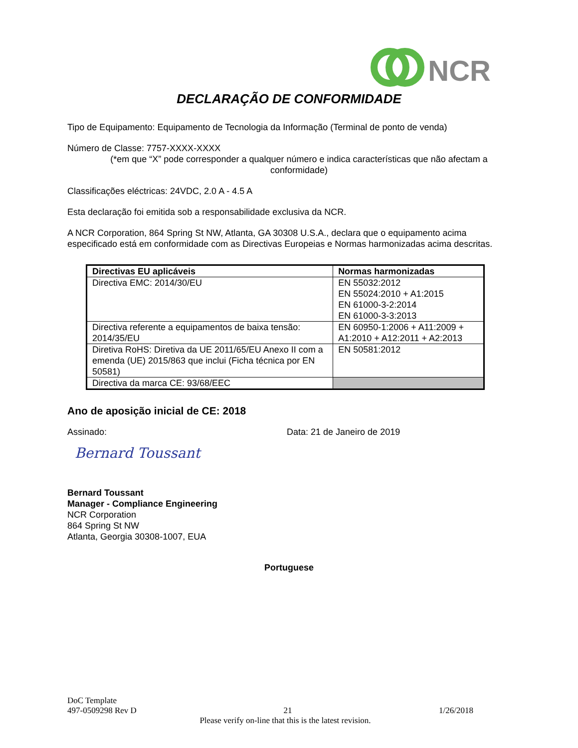NCR
DECLARAÇÃO DE CONFORMIDADE
Tipo de Equipamento: Equipamento de Tecnologia da Informação (Terminal de ponto de venda)
Número de Classe: 7757-XXXX-XXXX
(*em que “X” pode corresponder a qualquer número e indica características que não afectam a conformidade)
Classificações eléctricas: 24VDC, 2.0 A - 4.5 A
Esta declaração foi emitida sob a responsabilidade exclusiva da NCR.
A NCR Corporation, 864 Spring St NW, Atlanta, GA 30308 U.S.A., declara que o equipamento acima especificado está em conformidade com as Directivas Europeias e Normas harmonizadas acima descritas.
| Directivas EU aplicáveis | Normas harmonizadas |
| --- | --- |
| Directiva EMC: 2014/30/EU | EN 55032:2012 EN 55024:2010 + A1:2015 EN 61000-3-2:2014 EN 61000-3-3:2013 |
| Directiva referente a equipamentos de baixa tensão: 2014/35/EU | EN 60950-1:2006 + A11:2009 + A1:2010 + A12:2011 + A2:2013 |
| Diretiva RoHS: Diretiva da UE 2011/65/EU Anexo II com a emenda (UE) 2015/863 que inclui (Ficha técnica por EN 50581) | EN 50581:2012 |
| Directiva da marca CE: 93/68/EEC | |
Ano de aposição inicial de CE: 2018
Assinado: Data: 21 de Janeiro de 2019
Bernard Toussant
Bernard Toussant
Manager - Compliance Engineering
NCR Corporation
864 Spring St NW
Atlanta, Georgia 30308-1007, EUA
Portuguese
DoC Template
497-0509298 Rev D 21 1/26/2018
Please verify on-line that this is the latest revision.